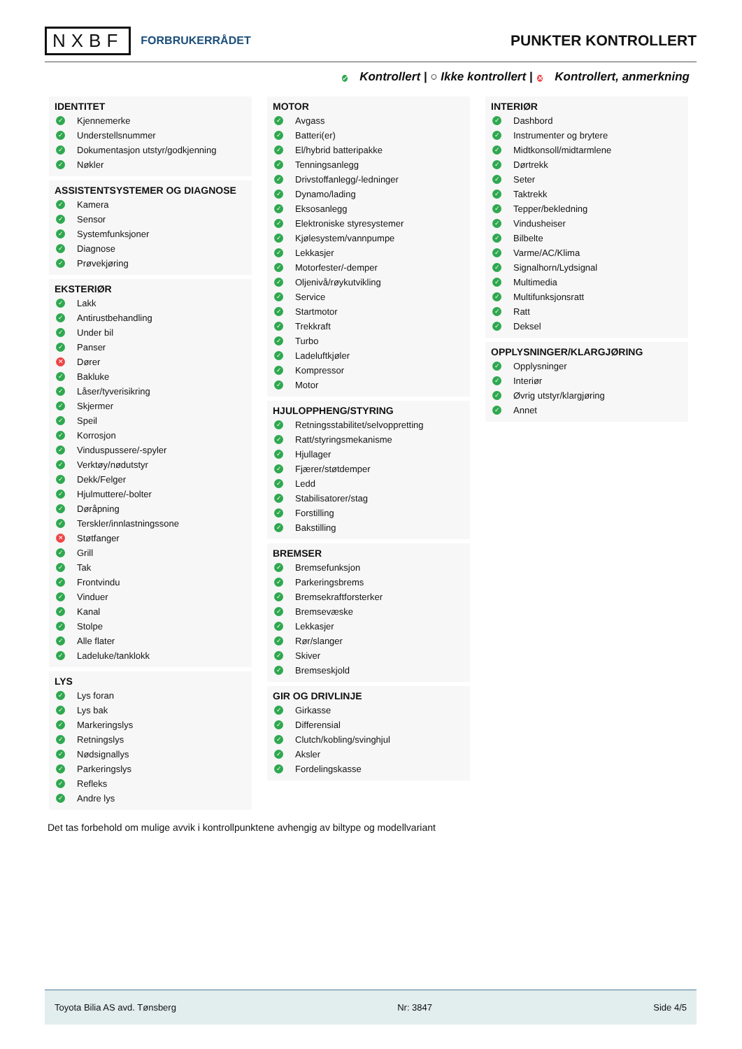NXBF FORBRUKERRÅDET
PUNKTER KONTROLLERT
✓ Kontrollert | ○ Ikke kontrollert | ✕ Kontrollert, anmerkning
IDENTITET
✓ Kjennemerke
✓ Understellsnummer
✓ Dokumentasjon utstyr/godkjenning
✓ Nøkler
ASSISTENTSYSTEMER OG DIAGNOSE
✓ Kamera
✓ Sensor
✓ Systemfunksjoner
✓ Diagnose
✓ Prøvekjøring
EKSTERIØR
✓ Lakk
✓ Antirustbehandling
✓ Under bil
✓ Panser
✕ Dører
✓ Bakluke
✓ Låser/tyverisikring
✓ Skjermer
✓ Speil
✓ Korrosjon
✓ Vinduspussere/-spyler
✓ Verktøy/nødutstyr
✓ Dekk/Felger
✓ Hjulmuttere/-bolter
✓ Døråpning
✓ Terskler/innlastningssone
✕ Støtfanger
✓ Grill
✓ Tak
✓ Frontvindu
✓ Vinduer
✓ Kanal
✓ Stolpe
✓ Alle flater
✓ Ladeluke/tanklokk
LYS
✓ Lys foran
✓ Lys bak
✓ Markeringslys
✓ Retningslys
✓ Nødsignallys
✓ Parkeringslys
✓ Refleks
✓ Andre lys
MOTOR
✓ Avgass
✓ Batteri(er)
✓ El/hybrid batteripakke
✓ Tenningsanlegg
✓ Drivstoffanlegg/-ledninger
✓ Dynamo/lading
✓ Eksosanlegg
✓ Elektroniske styresystemer
✓ Kjølesystem/vannpumpe
✓ Lekkasjer
✓ Motorfester/-demper
✓ Oljenivå/røykutvikling
✓ Service
✓ Startmotor
✓ Trekkraft
✓ Turbo
✓ Ladeluftkjøler
✓ Kompressor
✓ Motor
HJULOPPHENG/STYRING
✓ Retningsstabilitet/selvoppretting
✓ Ratt/styringsmekanisme
✓ Hjullager
✓ Fjærer/støtdemper
✓ Ledd
✓ Stabilisatorer/stag
✓ Forstilling
✓ Bakstilling
BREMSER
✓ Bremsefunksjon
✓ Parkeringsbrems
✓ Bremsekraftforsterker
✓ Bremsevæske
✓ Lekkasjer
✓ Rør/slanger
✓ Skiver
✓ Bremseskjold
GIR OG DRIVLINJE
✓ Girkasse
✓ Differensial
✓ Clutch/kobling/svinghjul
✓ Aksler
✓ Fordelingskasse
INTERIØR
✓ Dashbord
✓ Instrumenter og brytere
✓ Midtkonsoll/midtarmlene
✓ Dørtrekk
✓ Seter
✓ Taktrekk
✓ Tepper/bekledning
✓ Vindusheiser
✓ Bilbelte
✓ Varme/AC/Klima
✓ Signalhorn/Lydsignal
✓ Multimedia
✓ Multifunksjonsratt
✓ Ratt
✓ Deksel
OPPLYSNINGER/KLARGJØRING
✓ Opplysninger
✓ Interiør
✓ Øvrig utstyr/klargjøring
✓ Annet
Det tas forbehold om mulige avvik i kontrollpunktene avhengig av biltype og modellvariant
Toyota Bilia AS avd. Tønsberg Nr: 3847 Side 4/5